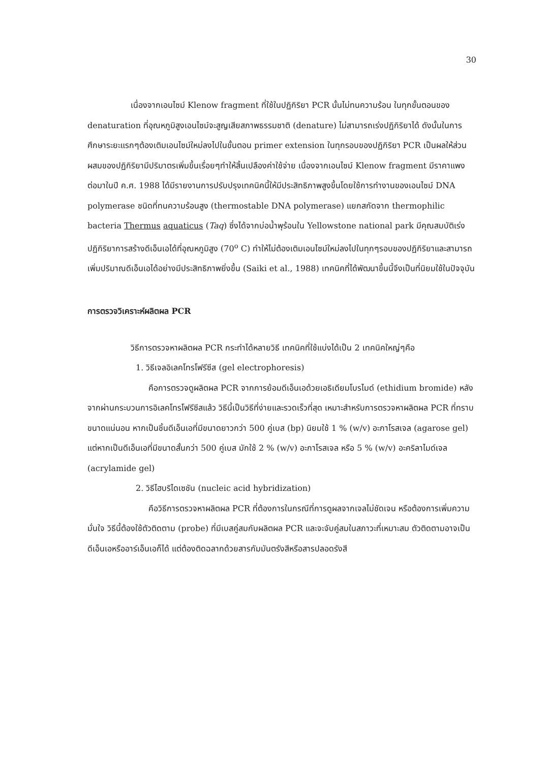30
เนื่องจากเอนไซม์ Klenow fragment ที่ใช้ในปฏิกิริยา PCR นั้นไม่ทนความร้อน ในทุกขั้นตอนของ denaturation ที่อุณหภูมิสูงเอนไซม์จะสูญเสียสภาพธรรมชาติ (denature) ไม่สามารถเร่งปฏิกิริยาได้ ดังนั้นในการศึกษาระยะแรกๆต้องเติมเอนไซม์ใหม่ลงไปในขั้นตอน primer extension ในทุกรอบของปฏิกิริยา PCR เป็นผลให้ส่วนผสมของปฏิกิริยามีปริมาตรเพิ่มขึ้นเรื่อยๆทำให้สิ้นเปลืองค่าใช้จ่าย เนื่องจากเอนไซม์ Klenow fragment มีราคาแพง ต่อมาในปี ค.ศ. 1988 ได้มีรายงานการปรับปรุงเทคนิคนี้ให้มีประสิทธิภาพสูงขึ้นโดยใช้การทำงานของเอนไซม์ DNA polymerase ชนิดที่ทนความร้อนสูง (thermostable DNA polymerase) แยกสกัดจาก thermophilic bacteria Thermus aquaticus (Taq) ซึ่งได้จากบ่อน้ำพุร้อนใน Yellowstone national park มีคุณสมบัติเร่งปฏิกิริยาการสร้างดีเอ็นเอได้ที่อุณหภูมิสูง (70<sup>o</sup> C) ทำให้ไม่ต้องเติมเอนไซม์ใหม่ลงไปในทุกๆรอบของปฏิกิริยาและสามารถเพิ่มปริมาณดีเอ็นเอได้อย่างมีประสิทธิภาพยิ่งขึ้น (Saiki et al., 1988) เทคนิคที่ได้พัฒนาขึ้นนี้จึงเป็นที่นิยมใช้ในปัจจุบัน
การตรวจวิเคราะห์ผลิตผล PCR
วิธีการตรวจหาผลิตผล PCR กระทำได้หลายวิธี เทคนิคที่ใช้แบ่งได้เป็น 2 เทคนิคใหญ่ๆคือ
1. วิธีเจลอิเลคโทรโฟรีซีส (gel electrophoresis)
คือการตรวจดูผลิตผล PCR จากการย้อมดีเอ็นเอด้วยเอธิเดียมโบรไมด์ (ethidium bromide) หลังจากผ่านกระบวนการอิเลคโทรโฟรีซีสแล้ว วิธีนี้เป็นวิธีที่ง่ายและรวดเร็วที่สุด เหมาะสำหรับการตรวจหาผลิตผล PCR ที่ทราบขนาดแน่นอน หากเป็นชิ้นดีเอ็นเอที่มีขนาดยาวกว่า 500 คู่เบส (bp) นิยมใช้ 1 % (w/v) อะกาโรสเจล (agarose gel) แต่หากเป็นดีเอ็นเอที่มีขนาดสั้นกว่า 500 คู่เบส มักใช้ 2 % (w/v) อะกาโรสเจล หรือ 5 % (w/v) อะคริลาไมด์เจล (acrylamide gel)
2. วิธีไฮบริไดเซชัน (nucleic acid hybridization)
คือวิธีการตรวจหาผลิตผล PCR ที่ต้องการในกรณีที่การดูผลจากเจลไม่ชัดเจน หรือต้องการเพิ่มความมั่นใจ วิธีนี้ต้องใช้ตัวติดตาม (probe) ที่มีเบสคู่สมกับผลิตผล PCR และจะจับคู่สมในสภาวะที่เหมาะสม ตัวติดตามอาจเป็นดีเอ็นเอหรืออาร์เอ็นเอก็ได้ แต่ต้องติดฉลากด้วยสารกัมมันตรังสีหรือสารปลอดรังสี